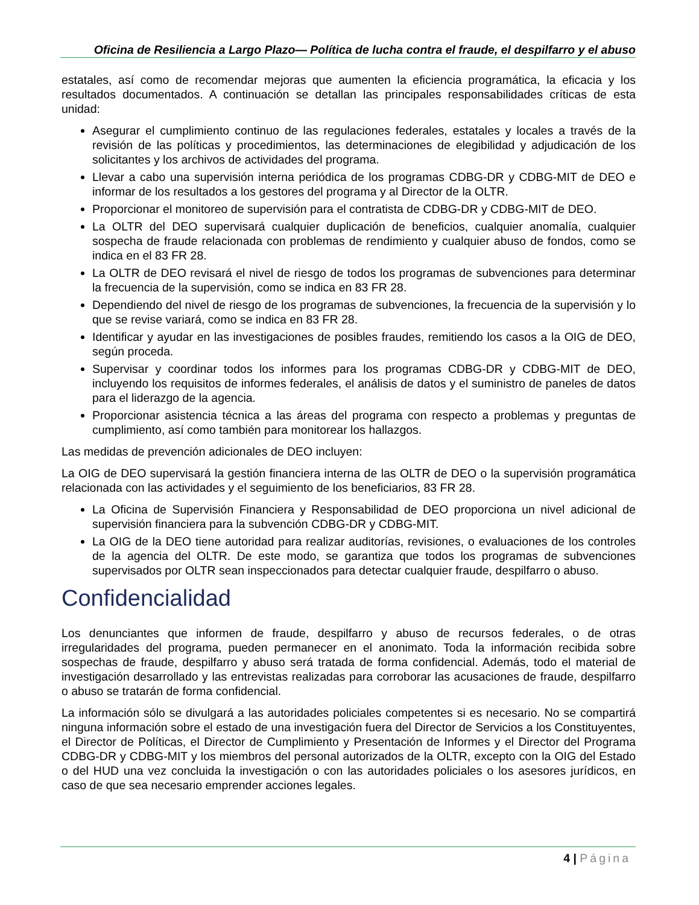Oficina de Resiliencia a Largo Plazo— Política de lucha contra el fraude, el despilfarro y el abuso
estatales, así como de recomendar mejoras que aumenten la eficiencia programática, la eficacia y los resultados documentados. A continuación se detallan las principales responsabilidades críticas de esta unidad:
Asegurar el cumplimiento continuo de las regulaciones federales, estatales y locales a través de la revisión de las políticas y procedimientos, las determinaciones de elegibilidad y adjudicación de los solicitantes y los archivos de actividades del programa.
Llevar a cabo una supervisión interna periódica de los programas CDBG-DR y CDBG-MIT de DEO e informar de los resultados a los gestores del programa y al Director de la OLTR.
Proporcionar el monitoreo de supervisión para el contratista de CDBG-DR y CDBG-MIT de DEO.
La OLTR del DEO supervisará cualquier duplicación de beneficios, cualquier anomalía, cualquier sospecha de fraude relacionada con problemas de rendimiento y cualquier abuso de fondos, como se indica en el 83 FR 28.
La OLTR de DEO revisará el nivel de riesgo de todos los programas de subvenciones para determinar la frecuencia de la supervisión, como se indica en 83 FR 28.
Dependiendo del nivel de riesgo de los programas de subvenciones, la frecuencia de la supervisión y lo que se revise variará, como se indica en 83 FR 28.
Identificar y ayudar en las investigaciones de posibles fraudes, remitiendo los casos a la OIG de DEO, según proceda.
Supervisar y coordinar todos los informes para los programas CDBG-DR y CDBG-MIT de DEO, incluyendo los requisitos de informes federales, el análisis de datos y el suministro de paneles de datos para el liderazgo de la agencia.
Proporcionar asistencia técnica a las áreas del programa con respecto a problemas y preguntas de cumplimiento, así como también para monitorear los hallazgos.
Las medidas de prevención adicionales de DEO incluyen:
La OIG de DEO supervisará la gestión financiera interna de las OLTR de DEO o la supervisión programática relacionada con las actividades y el seguimiento de los beneficiarios, 83 FR 28.
La Oficina de Supervisión Financiera y Responsabilidad de DEO proporciona un nivel adicional de supervisión financiera para la subvención CDBG-DR y CDBG-MIT.
La OIG de la DEO tiene autoridad para realizar auditorías, revisiones, o evaluaciones de los controles de la agencia del OLTR. De este modo, se garantiza que todos los programas de subvenciones supervisados por OLTR sean inspeccionados para detectar cualquier fraude, despilfarro o abuso.
Confidencialidad
Los denunciantes que informen de fraude, despilfarro y abuso de recursos federales, o de otras irregularidades del programa, pueden permanecer en el anonimato. Toda la información recibida sobre sospechas de fraude, despilfarro y abuso será tratada de forma confidencial. Además, todo el material de investigación desarrollado y las entrevistas realizadas para corroborar las acusaciones de fraude, despilfarro o abuso se tratarán de forma confidencial.
La información sólo se divulgará a las autoridades policiales competentes si es necesario. No se compartirá ninguna información sobre el estado de una investigación fuera del Director de Servicios a los Constituyentes, el Director de Políticas, el Director de Cumplimiento y Presentación de Informes y el Director del Programa CDBG-DR y CDBG-MIT y los miembros del personal autorizados de la OLTR, excepto con la OIG del Estado o del HUD una vez concluida la investigación o con las autoridades policiales o los asesores jurídicos, en caso de que sea necesario emprender acciones legales.
4 | Página